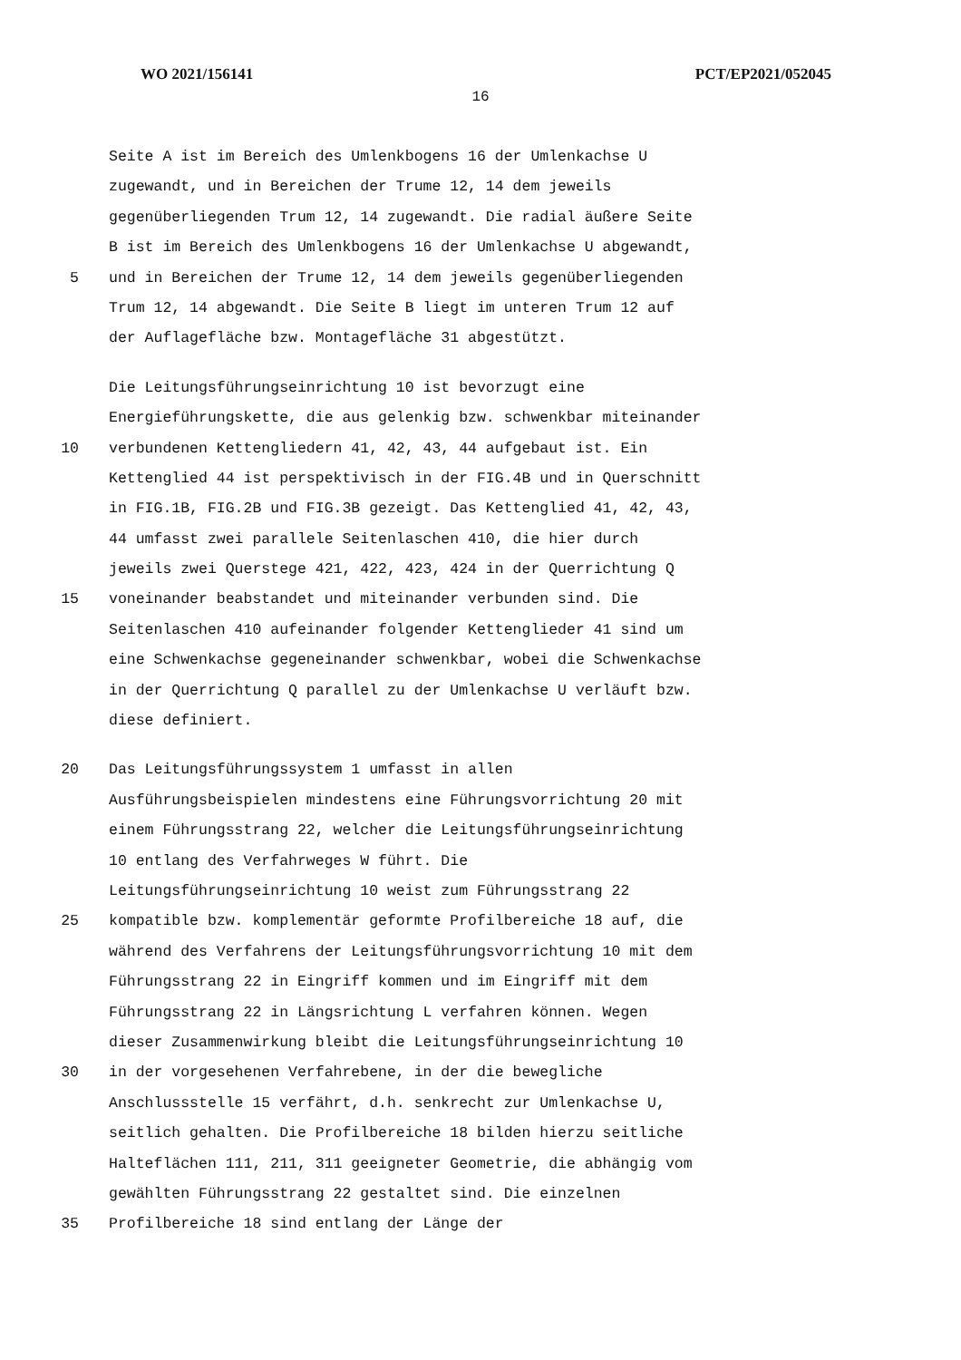WO 2021/156141 PCT/EP2021/052045
16
Seite A ist im Bereich des Umlenkbogens 16 der Umlenkachse U
zugewandt, und in Bereichen der Trume 12, 14 dem jeweils
gegenüberliegenden Trum 12, 14 zugewandt. Die radial äußere Seite
B ist im Bereich des Umlenkbogens 16 der Umlenkachse U abgewandt,
5 und in Bereichen der Trume 12, 14 dem jeweils gegenüberliegenden
Trum 12, 14 abgewandt. Die Seite B liegt im unteren Trum 12 auf
der Auflagefläche bzw. Montagefläche 31 abgestützt.
Die Leitungsführungseinrichtung 10 ist bevorzugt eine
Energieführungskette, die aus gelenkig bzw. schwenkbar miteinander
10 verbundenen Kettengliedern 41, 42, 43, 44 aufgebaut ist. Ein
Kettenglied 44 ist perspektivisch in der FIG.4B und in Querschnitt
in FIG.1B, FIG.2B und FIG.3B gezeigt. Das Kettenglied 41, 42, 43,
44 umfasst zwei parallele Seitenlaschen 410, die hier durch
jeweils zwei Querstege 421, 422, 423, 424 in der Querrichtung Q
15 voneinander beabstandet und miteinander verbunden sind. Die
Seitenlaschen 410 aufeinander folgender Kettenglieder 41 sind um
eine Schwenkachse gegeneinander schwenkbar, wobei die Schwenkachse
in der Querrichtung Q parallel zu der Umlenkachse U verläuft bzw.
diese definiert.
20 Das Leitungsführungssystem 1 umfasst in allen
Ausführungsbeispielen mindestens eine Führungsvorrichtung 20 mit
einem Führungsstrang 22, welcher die Leitungsführungseinrichtung
10 entlang des Verfahrweges W führt. Die
Leitungsführungseinrichtung 10 weist zum Führungsstrang 22
25 kompatible bzw. komplementär geformte Profilbereiche 18 auf, die
während des Verfahrens der Leitungsführungsvorrichtung 10 mit dem
Führungsstrang 22 in Eingriff kommen und im Eingriff mit dem
Führungsstrang 22 in Längsrichtung L verfahren können. Wegen
dieser Zusammenwirkung bleibt die Leitungsführungseinrichtung 10
30 in der vorgesehenen Verfahrebene, in der die bewegliche
Anschlussstelle 15 verfährt, d.h. senkrecht zur Umlenkachse U,
seitlich gehalten. Die Profilbereiche 18 bilden hierzu seitliche
Halteflächen 111, 211, 311 geeigneter Geometrie, die abhängig vom
gewählten Führungsstrang 22 gestaltet sind. Die einzelnen
35 Profilbereiche 18 sind entlang der Länge der